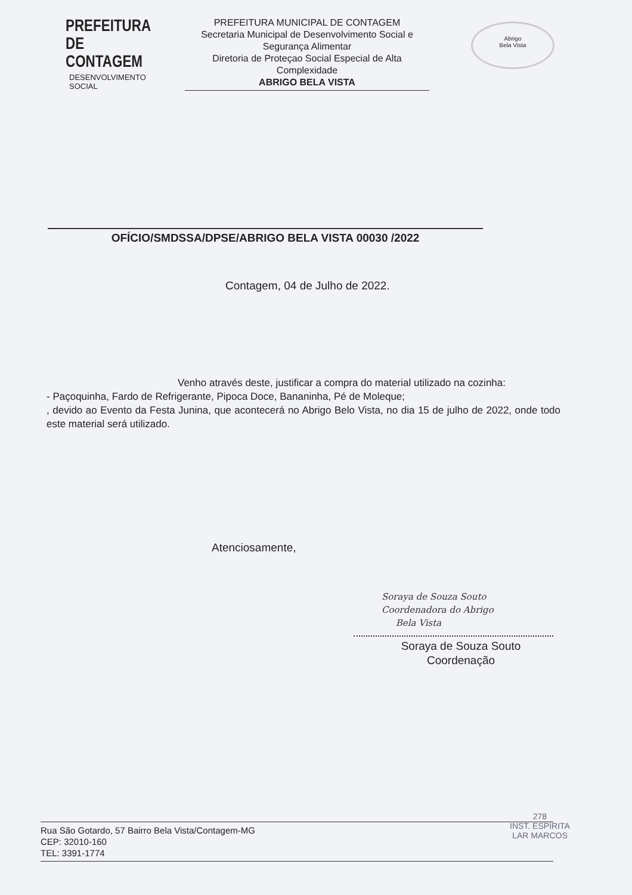PREFEITURA DE
CONTAGEM
DESENVOLVIMENTO
SOCIAL
PREFEITURA MUNICIPAL DE CONTAGEM
Secretaria Municipal de Desenvolvimento Social e Segurança Alimentar
Diretoria de Proteçao Social Especial de Alta Complexidade
ABRIGO BELA VISTA
Abrigo
Bela Vista
OFÍCIO/SMDSSA/DPSE/ABRIGO BELA VISTA 00030 /2022
Contagem, 04 de Julho de 2022.
Venho através deste, justificar a compra do material utilizado na cozinha:
- Paçoquinha, Fardo de Refrigerante, Pipoca Doce, Bananinha, Pé de Moleque;
, devido ao Evento da Festa Junina, que acontecerá no Abrigo Belo Vista, no dia 15 de julho de 2022, onde todo este material será utilizado.
Atenciosamente,
Soraya de Souza Souto
Coordenadora do Abrigo
Bela Vista
Soraya de Souza Souto
Coordenação
Rua São Gotardo, 57 Bairro Bela Vista/Contagem-MG
CEP: 32010-160
TEL: 3391-1774
278
INST. ESPÍRITA
LAR MARCOS